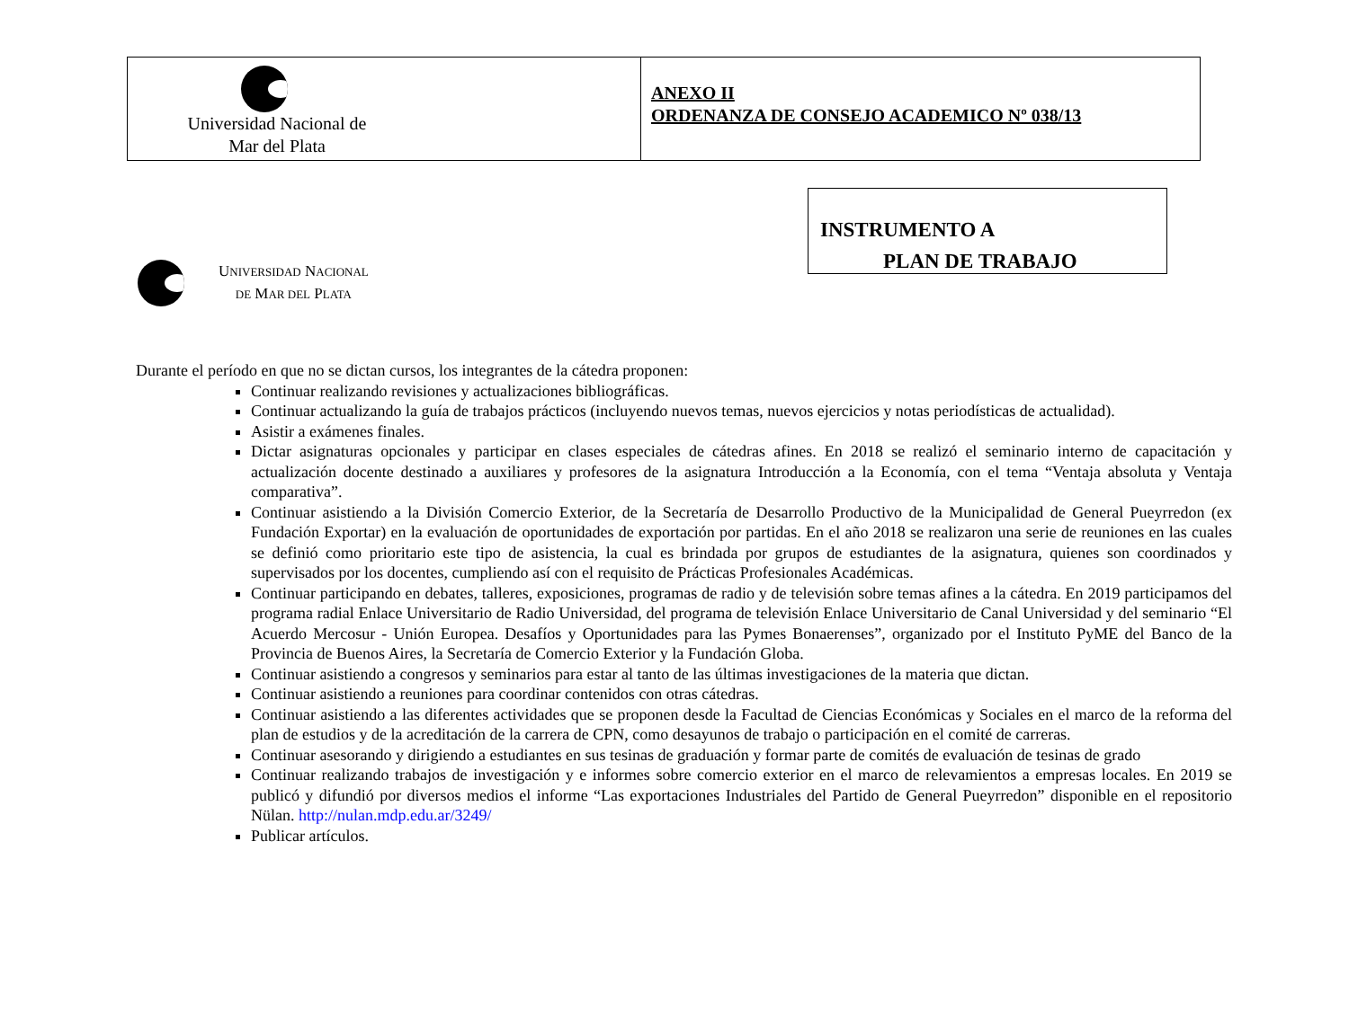| Universidad Nacional de Mar del Plata | ANEXO II ORDENANZA DE CONSEJO ACADEMICO Nº 038/13 |
UNIVERSIDAD NACIONAL
DE MAR DEL PLATA
INSTRUMENTO A
PLAN DE TRABAJO
Durante el período en que no se dictan cursos, los integrantes de la cátedra proponen:
Continuar realizando revisiones y actualizaciones bibliográficas.
Continuar actualizando la guía de trabajos prácticos (incluyendo nuevos temas, nuevos ejercicios y notas periodísticas de actualidad).
Asistir a exámenes finales.
Dictar asignaturas opcionales y participar en clases especiales de cátedras afines. En 2018 se realizó el seminario interno de capacitación y actualización docente destinado a auxiliares y profesores de la asignatura Introducción a la Economía, con el tema “Ventaja absoluta y Ventaja comparativa”.
Continuar asistiendo a la División Comercio Exterior, de la Secretaría de Desarrollo Productivo de la Municipalidad de General Pueyrredon (ex Fundación Exportar) en la evaluación de oportunidades de exportación por partidas. En el año 2018 se realizaron una serie de reuniones en las cuales se definió como prioritario este tipo de asistencia, la cual es brindada por grupos de estudiantes de la asignatura, quienes son coordinados y supervisados por los docentes, cumpliendo así con el requisito de Prácticas Profesionales Académicas.
Continuar participando en debates, talleres, exposiciones, programas de radio y de televisión sobre temas afines a la cátedra. En 2019 participamos del programa radial Enlace Universitario de Radio Universidad, del programa de televisión Enlace Universitario de Canal Universidad y del seminario “El Acuerdo Mercosur - Unión Europea. Desafíos y Oportunidades para las Pymes Bonaerenses”, organizado por el Instituto PyME del Banco de la Provincia de Buenos Aires, la Secretaría de Comercio Exterior y la Fundación Globa.
Continuar asistiendo a congresos y seminarios para estar al tanto de las últimas investigaciones de la materia que dictan.
Continuar asistiendo a reuniones para coordinar contenidos con otras cátedras.
Continuar asistiendo a las diferentes actividades que se proponen desde la Facultad de Ciencias Económicas y Sociales en el marco de la reforma del plan de estudios y de la acreditación de la carrera de CPN, como desayunos de trabajo o participación en el comité de carreras.
Continuar asesorando y dirigiendo a estudiantes en sus tesinas de graduación y formar parte de comités de evaluación de tesinas de grado
Continuar realizando trabajos de investigación y e informes sobre comercio exterior en el marco de relevamientos a empresas locales. En 2019 se publicó y difundió por diversos medios el informe “Las exportaciones Industriales del Partido de General Pueyrredon” disponible en el repositorio Nülan. http://nulan.mdp.edu.ar/3249/
Publicar artículos.